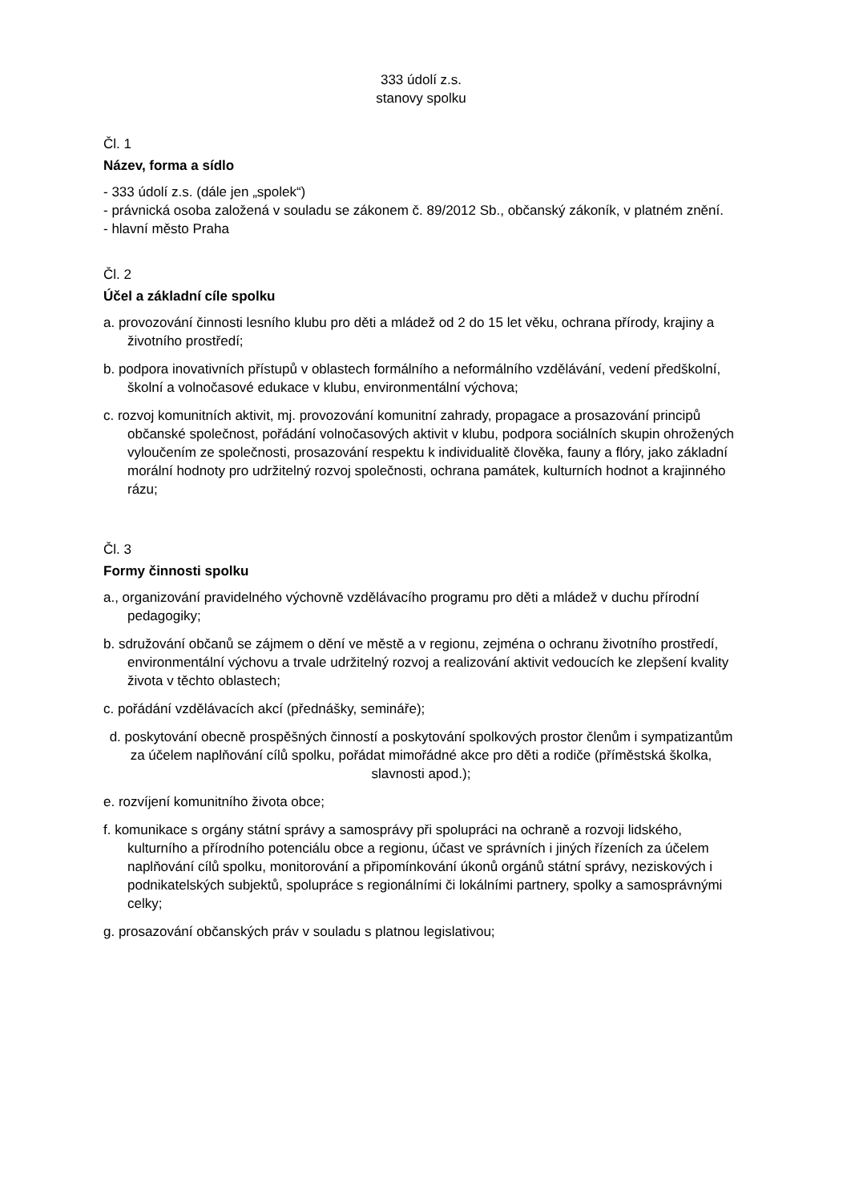333 údolí z.s.
stanovy spolku
Čl. 1
Název, forma a sídlo
- 333 údolí z.s. (dále jen „spolek“)
- právnická osoba založená v souladu se zákonem č. 89/2012 Sb., občanský zákoník, v platném znění.
- hlavní město Praha
Čl. 2
Účel a základní cíle spolku
a. provozování činnosti lesního klubu pro děti a mládež od 2 do 15 let věku, ochrana přírody, krajiny a životního prostředí;
b. podpora inovativních přístupů v oblastech formálního a neformálního vzdělávání, vedení předškolní, školní a volnočasové edukace v klubu, environmentální výchova;
c. rozvoj komunitních aktivit, mj. provozování komunitní zahrady, propagace a prosazování principů občanské společnost, pořádání volnočasových aktivit v klubu, podpora sociálních skupin ohrožených vyloučením ze společnosti, prosazování respektu k individualitě člověka, fauny a flóry, jako základní morální hodnoty pro udržitelný rozvoj společnosti, ochrana památek, kulturních hodnot a krajinného rázu;
Čl. 3
Formy činnosti spolku
a., organizování pravidelného výchovně vzdělávacího programu pro děti a mládež v duchu přírodní pedagogiky;
b. sdružování občanů se zájmem o dění ve městě a v regionu, zejména o ochranu životního prostředí, environmentální výchovu a trvale udržitelný rozvoj a realizování aktivit vedoucích ke zlepšení kvality života v těchto oblastech;
c. pořádání vzdělávacích akcí (přednášky, semináře);
d. poskytování obecně prospěšných činností a poskytování spolkových prostor členům i sympatizantům za účelem naplňování cílů spolku, pořádat mimořádné akce pro děti a rodiče (příměstská školka, slavnosti apod.);
e. rozvíjení komunitního života obce;
f. komunikace s orgány státní správy a samosprávy při spolupráci na ochraně a rozvoji lidského, kulturního a přírodního potenciálu obce a regionu, účast ve správních i jiných řízeních za účelem naplňování cílů spolku, monitorování a připomínkování úkonů orgánů státní správy, neziskových i podnikatelských subjektů, spolupráce s regionálními či lokálními partnery, spolky a samosprávnými celky;
g. prosazování občanských práv v souladu s platnou legislativou;